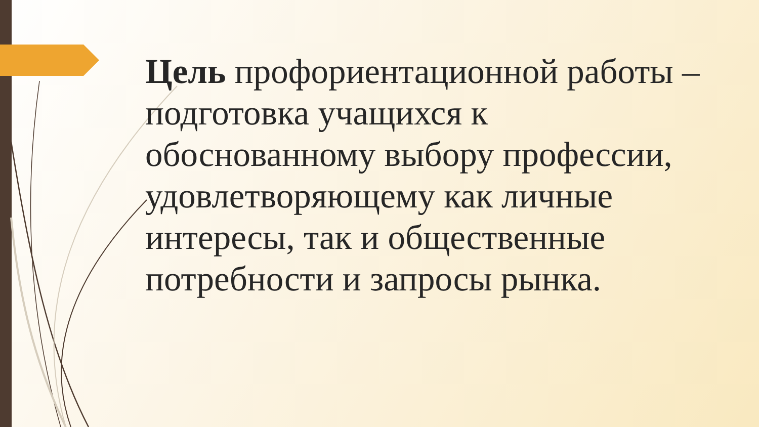Цель профориентационной работы – подготовка учащихся к обоснованному выбору профессии, удовлетворяющему как личные интересы, так и общественные потребности и запросы рынка.